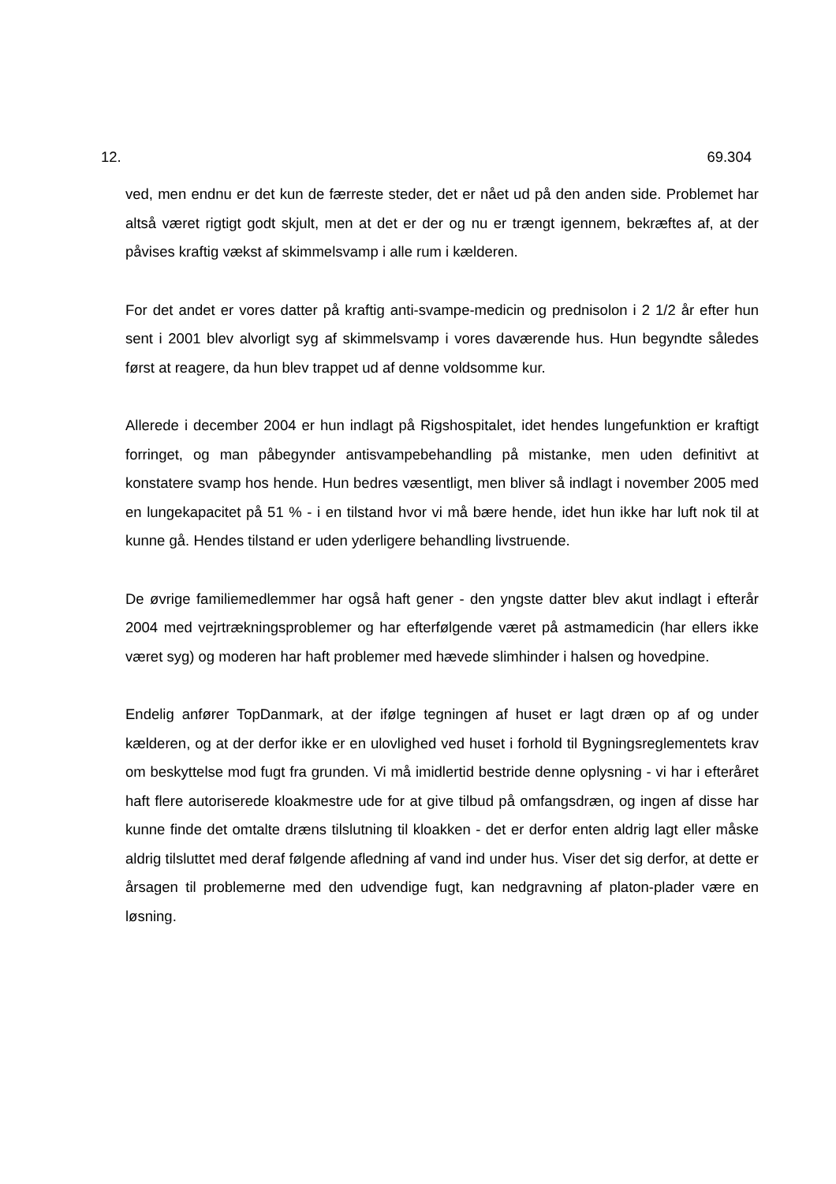12. 69.304
ved, men endnu er det kun de færreste steder, det er nået ud på den anden side. Problemet har altså været rigtigt godt skjult, men at det er der og nu er trængt igennem, bekræftes af, at der påvises kraftig vækst af skimmelsvamp i alle rum i kælderen.
For det andet er vores datter på kraftig anti-svampe-medicin og prednisolon i 2 1/2 år efter hun sent i 2001 blev alvorligt syg af skimmelsvamp i vores daværende hus. Hun begyndte således først at reagere, da hun blev trappet ud af denne voldsomme kur.
Allerede i december 2004 er hun indlagt på Rigshospitalet, idet hendes lungefunktion er kraftigt forringet, og man påbegynder antisvampebehandling på mistanke, men uden definitivt at konstatere svamp hos hende. Hun bedres væsentligt, men bliver så indlagt i november 2005 med en lungekapacitet på 51 % - i en tilstand hvor vi må bære hende, idet hun ikke har luft nok til at kunne gå. Hendes tilstand er uden yderligere behandling livstruende.
De øvrige familiemedlemmer har også haft gener - den yngste datter blev akut indlagt i efterår 2004 med vejrtrækningsproblemer og har efterfølgende været på astmamedicin (har ellers ikke været syg) og moderen har haft problemer med hævede slimhinder i halsen og hovedpine.
Endelig anfører TopDanmark, at der ifølge tegningen af huset er lagt dræn op af og under kælderen, og at der derfor ikke er en ulovlighed ved huset i forhold til Bygningsreglementets krav om beskyttelse mod fugt fra grunden. Vi må imidlertid bestride denne oplysning - vi har i efteråret haft flere autoriserede kloakmestre ude for at give tilbud på omfangsdræn, og ingen af disse har kunne finde det omtalte dræns tilslutning til kloakken - det er derfor enten aldrig lagt eller måske aldrig tilsluttet med deraf følgende afledning af vand ind under hus. Viser det sig derfor, at dette er årsagen til problemerne med den udvendige fugt, kan nedgravning af platon-plader være en løsning.